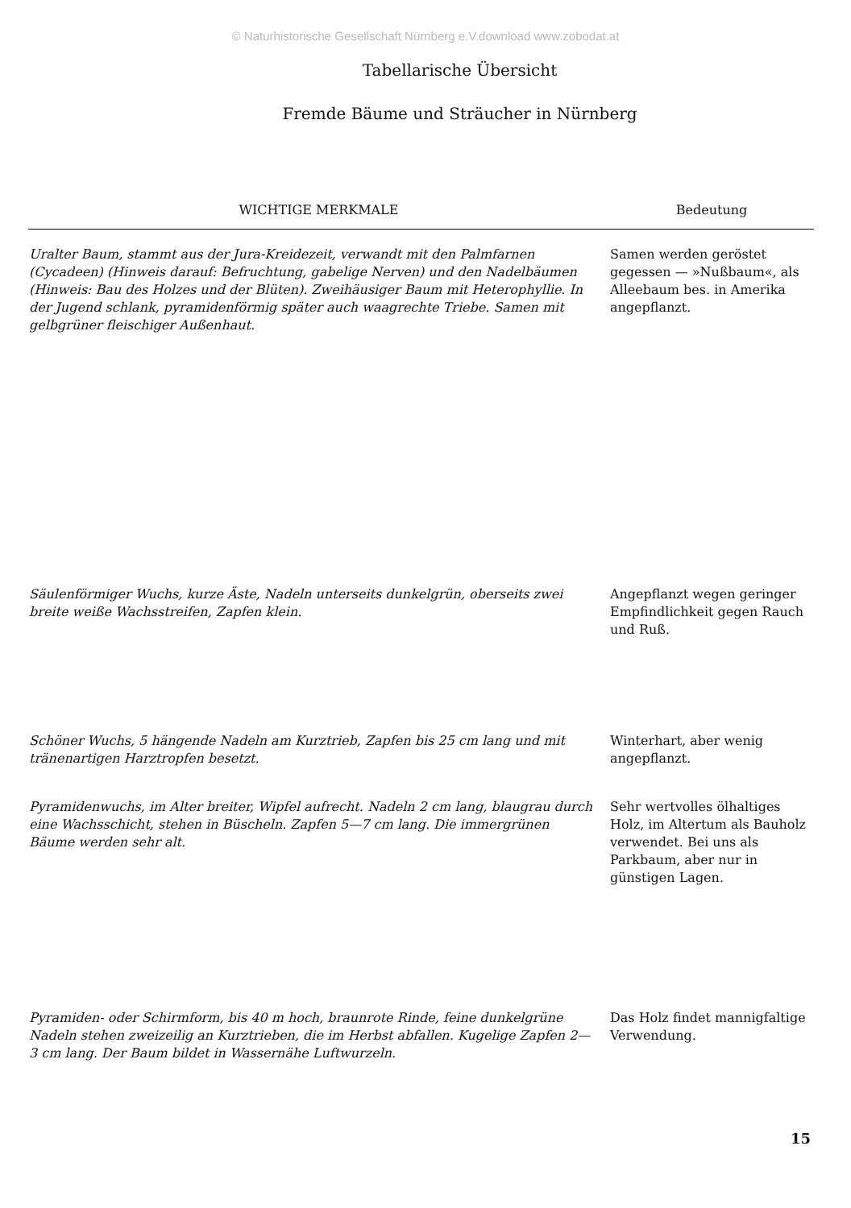© Naturhistorische Gesellschaft Nürnberg e.V.download www.zobodat.at
Tabellarische Übersicht
Fremde Bäume und Sträucher in Nürnberg
| WICHTIGE MERKMALE | Bedeutung |
| --- | --- |
| Uralter Baum, stammt aus der Jura-Kreidezeit, verwandt mit den Palmfarnen (Cycadeen) (Hinweis darauf: Befruchtung, gabelige Nerven) und den Nadelbäumen (Hinweis: Bau des Holzes und der Blüten). Zweihäusiger Baum mit Heterophyllie. In der Jugend schlank, pyramidenförmig später auch waagrechte Triebe. Samen mit gelbgrüner fleischiger Außenhaut. | Samen werden geröstet gegessen — »Nußbaum«, als Alleebaum bes. in Amerika angepflanzt. |
| Säulenförmiger Wuchs, kurze Äste, Nadeln unterseits dunkelgrün, oberseits zwei breite weiße Wachsstreifen, Zapfen klein. | Angepflanzt wegen geringer Empfindlichkeit gegen Rauch und Ruß. |
| Schöner Wuchs, 5 hängende Nadeln am Kurztrieb, Zapfen bis 25 cm lang und mit tränenartigen Harztropfen besetzt. | Winterhart, aber wenig angepflanzt. |
| Pyramidenwuchs, im Alter breiter, Wipfel aufrecht. Nadeln 2 cm lang, blaugrau durch eine Wachsschicht, stehen in Büscheln. Zapfen 5—7 cm lang. Die immergrünen Bäume werden sehr alt. | Sehr wertvolles ölhaltiges Holz, im Altertum als Bauholz verwendet. Bei uns als Parkbaum, aber nur in günstigen Lagen. |
| Pyramiden- oder Schirmform, bis 40 m hoch, braunrote Rinde, feine dunkelgrüne Nadeln stehen zweizeilig an Kurztrieben, die im Herbst abfallen. Kugelige Zapfen 2—3 cm lang. Der Baum bildet in Wassernähe Luftwurzeln. | Das Holz findet mannigfaltige Verwendung. |
15